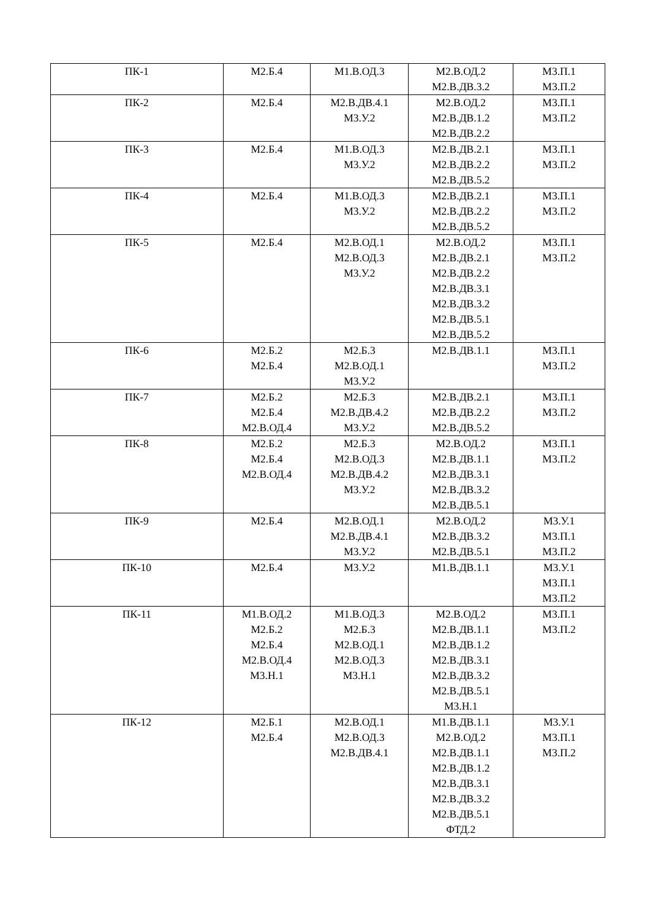| ПК-1 | М2.Б.4 | М1.В.ОД.3 | М2.В.ОД.2 М2.В.ДВ.3.2 | М3.П.1 М3.П.2 |
| ПК-2 | М2.Б.4 | М2.В.ДВ.4.1 М3.У.2 | М2.В.ОД.2 М2.В.ДВ.1.2 М2.В.ДВ.2.2 | М3.П.1 М3.П.2 |
| ПК-3 | М2.Б.4 | М1.В.ОД.3 М3.У.2 | М2.В.ДВ.2.1 М2.В.ДВ.2.2 М2.В.ДВ.5.2 | М3.П.1 М3.П.2 |
| ПК-4 | М2.Б.4 | М1.В.ОД.3 М3.У.2 | М2.В.ДВ.2.1 М2.В.ДВ.2.2 М2.В.ДВ.5.2 | М3.П.1 М3.П.2 |
| ПК-5 | М2.Б.4 | М2.В.ОД.1 М2.В.ОД.3 М3.У.2 | М2.В.ОД.2 М2.В.ДВ.2.1 М2.В.ДВ.2.2 М2.В.ДВ.3.1 М2.В.ДВ.3.2 М2.В.ДВ.5.1 М2.В.ДВ.5.2 | М3.П.1 М3.П.2 |
| ПК-6 | М2.Б.2 М2.Б.4 | М2.Б.3 М2.В.ОД.1 М3.У.2 | М2.В.ДВ.1.1 | М3.П.1 М3.П.2 |
| ПК-7 | М2.Б.2 М2.Б.4 М2.В.ОД.4 | М2.Б.3 М2.В.ДВ.4.2 М3.У.2 | М2.В.ДВ.2.1 М2.В.ДВ.2.2 М2.В.ДВ.5.2 | М3.П.1 М3.П.2 |
| ПК-8 | М2.Б.2 М2.Б.4 М2.В.ОД.4 | М2.Б.3 М2.В.ОД.3 М2.В.ДВ.4.2 М3.У.2 | М2.В.ОД.2 М2.В.ДВ.1.1 М2.В.ДВ.3.1 М2.В.ДВ.3.2 М2.В.ДВ.5.1 | М3.П.1 М3.П.2 |
| ПК-9 | М2.Б.4 | М2.В.ОД.1 М2.В.ДВ.4.1 М3.У.2 | М2.В.ОД.2 М2.В.ДВ.3.2 М2.В.ДВ.5.1 | М3.У.1 М3.П.1 М3.П.2 |
| ПК-10 | М2.Б.4 | М3.У.2 | М1.В.ДВ.1.1 | М3.У.1 М3.П.1 М3.П.2 |
| ПК-11 | М1.В.ОД.2 М2.Б.2 М2.Б.4 М2.В.ОД.4 М3.Н.1 | М1.В.ОД.3 М2.Б.3 М2.В.ОД.1 М2.В.ОД.3 М3.Н.1 | М2.В.ОД.2 М2.В.ДВ.1.1 М2.В.ДВ.1.2 М2.В.ДВ.3.1 М2.В.ДВ.3.2 М2.В.ДВ.5.1 М3.Н.1 | М3.П.1 М3.П.2 |
| ПК-12 | М2.Б.1 М2.Б.4 | М2.В.ОД.1 М2.В.ОД.3 М2.В.ДВ.4.1 | М1.В.ДВ.1.1 М2.В.ОД.2 М2.В.ДВ.1.1 М2.В.ДВ.1.2 М2.В.ДВ.3.1 М2.В.ДВ.3.2 М2.В.ДВ.5.1 ФТД.2 | М3.У.1 М3.П.1 М3.П.2 |